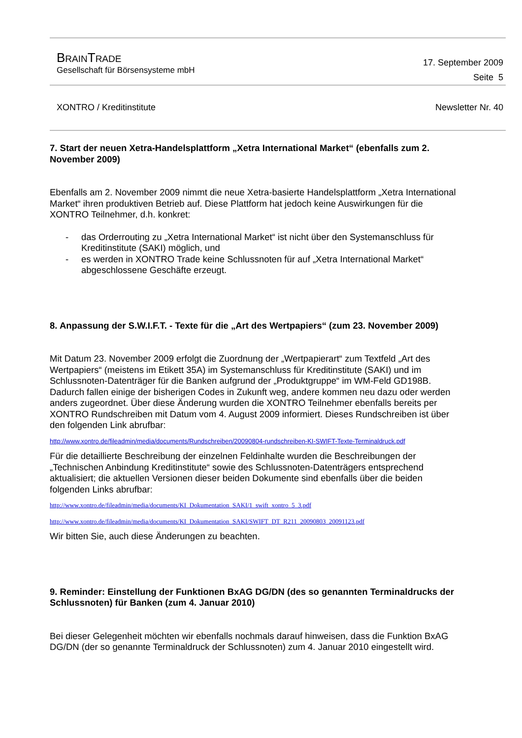BRAINTRADE
Gesellschaft für Börsensysteme mbH
17. September 2009
Seite 5
XONTRO / Kreditinstitute Newsletter Nr. 40
7. Start der neuen Xetra-Handelsplattform „Xetra International Market“ (ebenfalls zum 2. November 2009)
Ebenfalls am 2. November 2009 nimmt die neue Xetra-basierte Handelsplattform „Xetra International Market“ ihren produktiven Betrieb auf. Diese Plattform hat jedoch keine Auswirkungen für die XONTRO Teilnehmer, d.h. konkret:
- das Orderrouting zu „Xetra International Market“ ist nicht über den Systemanschluss für Kreditinstitute (SAKI) möglich, und
- es werden in XONTRO Trade keine Schlussnoten für auf „Xetra International Market“ abgeschlossene Geschäfte erzeugt.
8. Anpassung der S.W.I.F.T. - Texte für die „Art des Wertpapiers“ (zum 23. November 2009)
Mit Datum 23. November 2009 erfolgt die Zuordnung der „Wertpapierart“ zum Textfeld „Art des Wertpapiers“ (meistens im Etikett 35A) im Systemanschluss für Kreditinstitute (SAKI) und im Schlussnoten-Datenträger für die Banken aufgrund der „Produktgruppe“ im WM-Feld GD198B. Dadurch fallen einige der bisherigen Codes in Zukunft weg, andere kommen neu dazu oder werden anders zugeordnet. Über diese Änderung wurden die XONTRO Teilnehmer ebenfalls bereits per XONTRO Rundschreiben mit Datum vom 4. August 2009 informiert. Dieses Rundschreiben ist über den folgenden Link abrufbar:
http://www.xontro.de/fileadmin/media/documents/Rundschreiben/20090804-rundschreiben-KI-SWIFT-Texte-Terminaldruck.pdf
Für die detaillierte Beschreibung der einzelnen Feldinhalte wurden die Beschreibungen der „Technischen Anbindung Kreditinstitute“ sowie des Schlussnoten-Datenträgers entsprechend aktualisiert; die aktuellen Versionen dieser beiden Dokumente sind ebenfalls über die beiden folgenden Links abrufbar:
http://www.xontro.de/fileadmin/media/documents/KI_Dokumentation_SAKI/1_swift_xontro_5_3.pdf
http://www.xontro.de/fileadmin/media/documents/KI_Dokumentation_SAKI/SWIFT_DT_R211_20090803_20091123.pdf
Wir bitten Sie, auch diese Änderungen zu beachten.
9. Reminder: Einstellung der Funktionen BxAG DG/DN (des so genannten Terminaldrucks der Schlussnoten) für Banken (zum 4. Januar 2010)
Bei dieser Gelegenheit möchten wir ebenfalls nochmals darauf hinweisen, dass die Funktion BxAG DG/DN (der so genannte Terminaldruck der Schlussnoten) zum 4. Januar 2010 eingestellt wird.